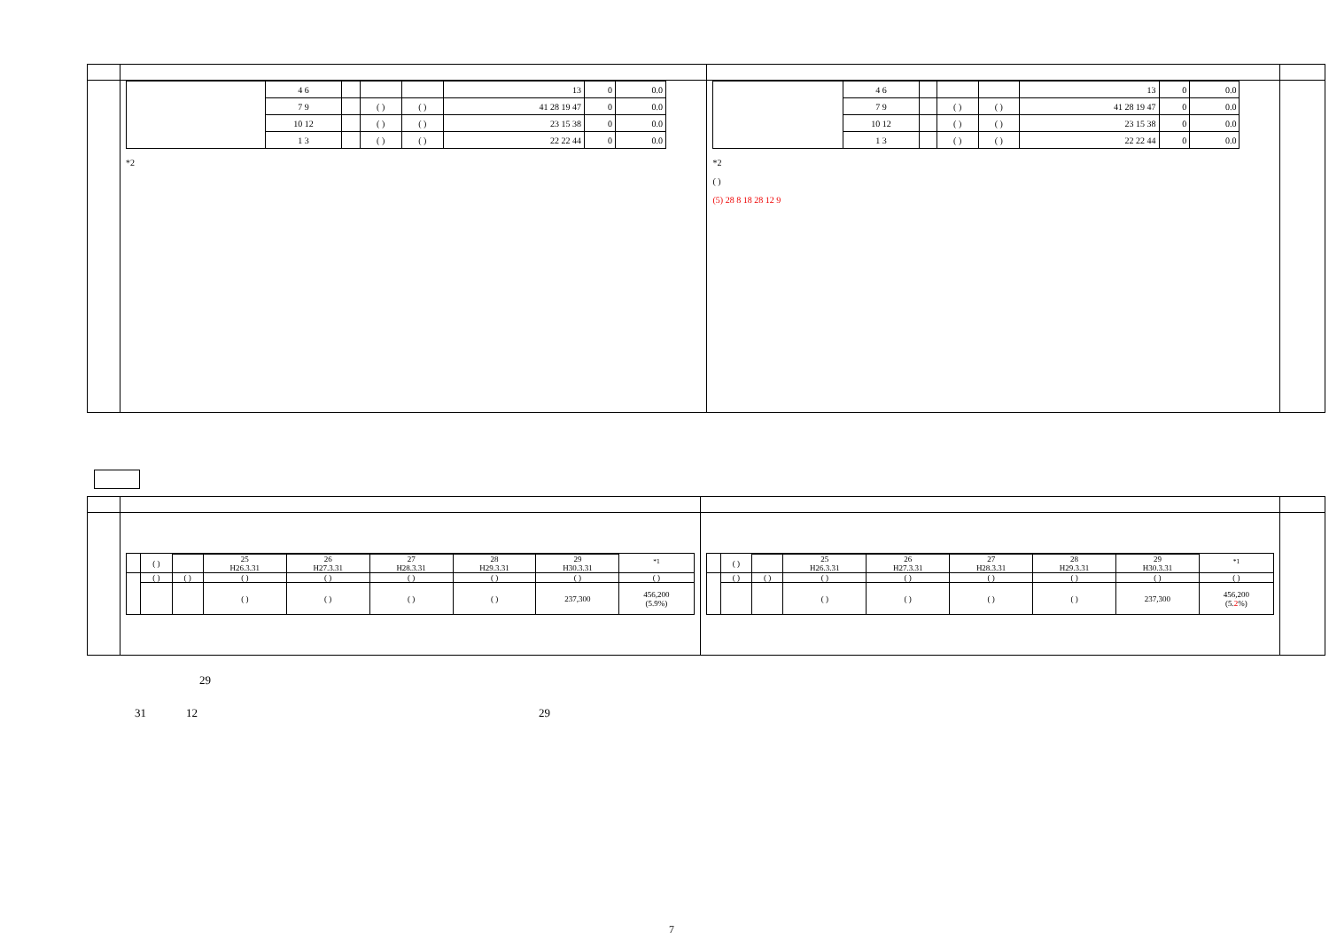| | / / 4 6 / / / / 13 / 0 / 0.0 / / / 7 9 / / ( ) / ( ) / 41 28 19 47 / 0 / 0.0 / / / 10 12 / / ( ) / ( ) / 23 15 38 / 0 / 0.0 / / / 1 3 / / ( ) / ( ) / 22 22 44 / 0 / 0.0 / *2 | / / 4 6 / / / / 13 / 0 / 0.0 / / / 7 9 / / ( ) / ( ) / 41 28 19 47 / 0 / 0.0 / / / 10 12 / / ( ) / ( ) / 23 15 38 / 0 / 0.0 / / / 1 3 / / ( ) / ( ) / 22 22 44 / 0 / 0.0 / *2 ( ) (5) 28 8 18 28 12 9 | |
| | / / ( ) / / / / / / / <sup>*1</sup> / / / / / 25 H26.3.31 / 26 H27.3.31 / 27 H28.3.31 / 28 H29.3.31 / 29 H30.3.31 / / / / ( ) / ( ) / ( ) / ( ) / ( ) / ( ) / ( ) / ( ) / / / / / ( ) / ( ) / ( ) / ( ) / 237,300 / 456,200 (5.9%) / | / / ( ) / / / / / / / <sup>*1</sup> / / / / / 25 H26.3.31 / 26 H27.3.31 / 27 H28.3.31 / 28 H29.3.31 / 29 H30.3.31 / / / / ( ) / ( ) / ( ) / ( ) / ( ) / ( ) / ( ) / ( ) / / / / / ( ) / ( ) / ( ) / ( ) / 237,300 / 456,200 (5. 2 %) / | |
29
31 12 29
7